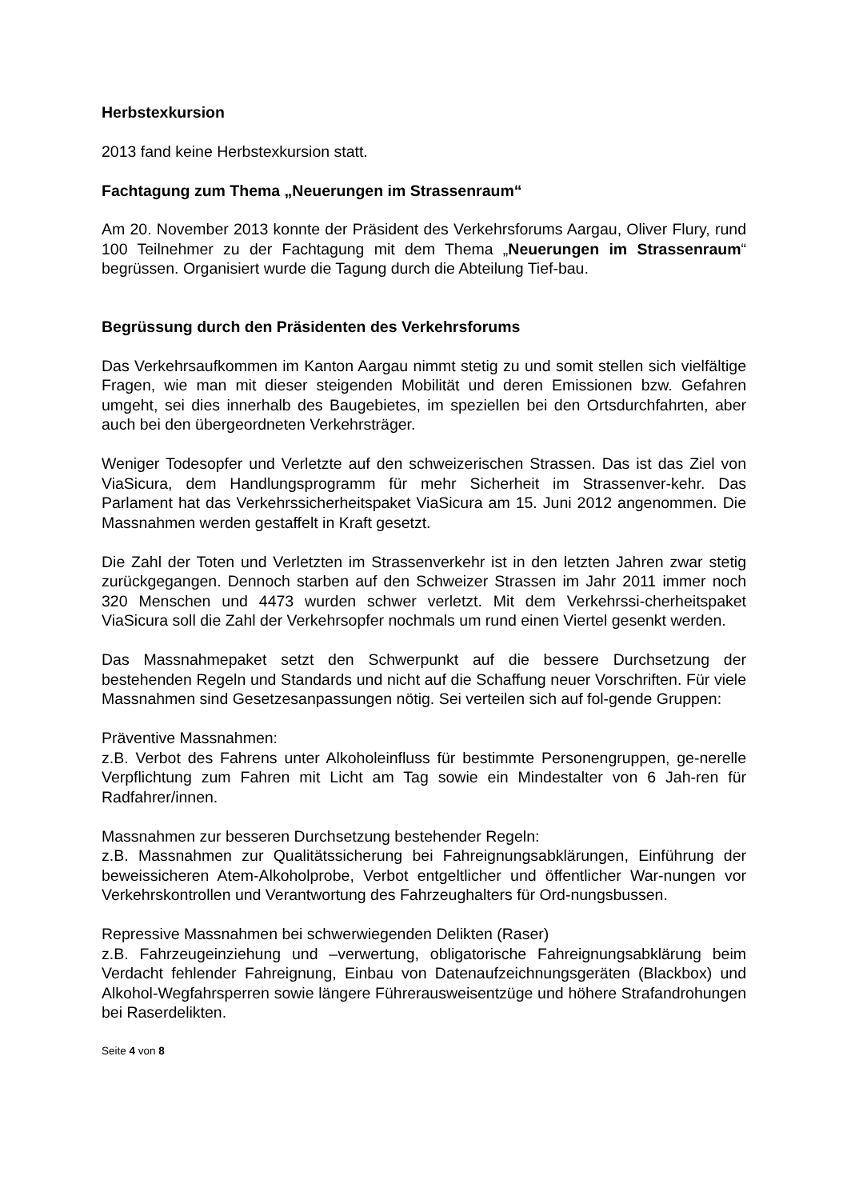Herbstexkursion
2013 fand keine Herbstexkursion statt.
Fachtagung zum Thema „Neuerungen im Strassenraum“
Am 20. November 2013 konnte der Präsident des Verkehrsforums Aargau, Oliver Flury, rund 100 Teilnehmer zu der Fachtagung mit dem Thema „Neuerungen im Strassenraum“ begrüssen. Organisiert wurde die Tagung durch die Abteilung Tief-bau.
Begrüssung durch den Präsidenten des Verkehrsforums
Das Verkehrsaufkommen im Kanton Aargau nimmt stetig zu und somit stellen sich vielfältige Fragen, wie man mit dieser steigenden Mobilität und deren Emissionen bzw. Gefahren umgeht, sei dies innerhalb des Baugebietes, im speziellen bei den Ortsdurchfahrten, aber auch bei den übergeordneten Verkehrsträger.
Weniger Todesopfer und Verletzte auf den schweizerischen Strassen. Das ist das Ziel von ViaSicura, dem Handlungsprogramm für mehr Sicherheit im Strassenver-kehr. Das Parlament hat das Verkehrssicherheitspaket ViaSicura am 15. Juni 2012 angenommen. Die Massnahmen werden gestaffelt in Kraft gesetzt.
Die Zahl der Toten und Verletzten im Strassenverkehr ist in den letzten Jahren zwar stetig zurückgegangen. Dennoch starben auf den Schweizer Strassen im Jahr 2011 immer noch 320 Menschen und 4473 wurden schwer verletzt. Mit dem Verkehrssi-cherheitspaket ViaSicura soll die Zahl der Verkehrsopfer nochmals um rund einen Viertel gesenkt werden.
Das Massnahmepaket setzt den Schwerpunkt auf die bessere Durchsetzung der bestehenden Regeln und Standards und nicht auf die Schaffung neuer Vorschriften. Für viele Massnahmen sind Gesetzesanpassungen nötig. Sei verteilen sich auf fol-gende Gruppen:
Präventive Massnahmen:
z.B. Verbot des Fahrens unter Alkoholeinfluss für bestimmte Personengruppen, ge-nerelle Verpflichtung zum Fahren mit Licht am Tag sowie ein Mindestalter von 6 Jah-ren für Radfahrer/innen.
Massnahmen zur besseren Durchsetzung bestehender Regeln:
z.B. Massnahmen zur Qualitätssicherung bei Fahreignungsabklärungen, Einführung der beweissicheren Atem-Alkoholprobe, Verbot entgeltlicher und öffentlicher War-nungen vor Verkehrskontrollen und Verantwortung des Fahrzeughalters für Ord-nungsbussen.
Repressive Massnahmen bei schwerwiegenden Delikten (Raser)
z.B. Fahrzeugeinziehung und –verwertung, obligatorische Fahreignungsabklärung beim Verdacht fehlender Fahreignung, Einbau von Datenaufzeichnungsgeräten (Blackbox) und Alkohol-Wegfahrsperren sowie längere Führerausweisentzüge und höhere Strafandrohungen bei Raserdelikten.
Seite 4 von 8